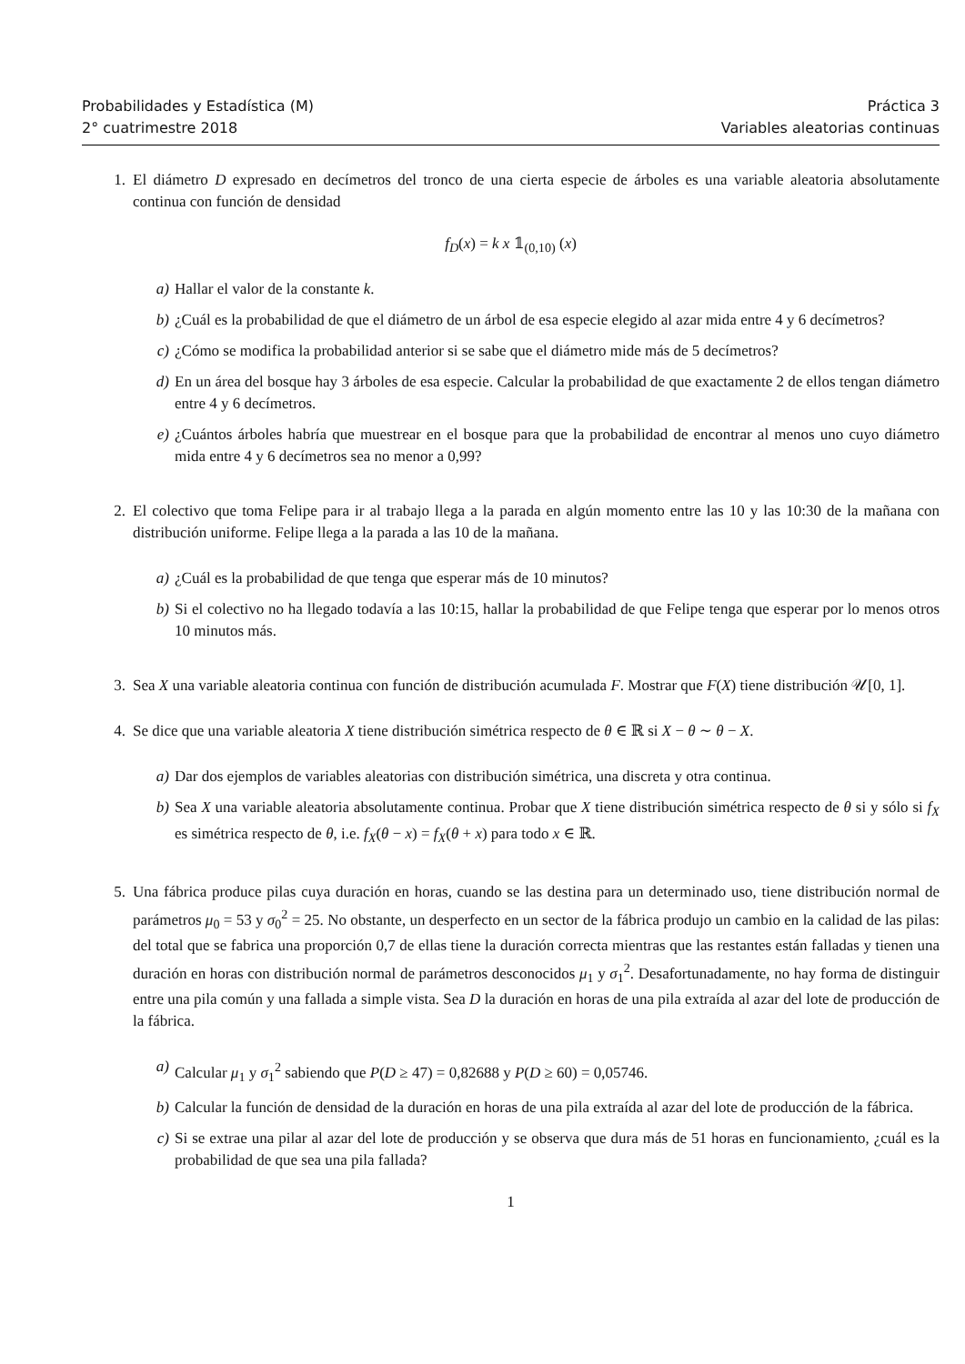Probabilidades y Estadística (M)
2° cuatrimestre 2018
Práctica 3
Variables aleatorias continuas
1. El diámetro D expresado en decímetros del tronco de una cierta especie de árboles es una variable aleatoria absolutamente continua con función de densidad
f<sub>D</sub>(x) = k x 𝟙<sub>(0,10)</sub> (x)
a) Hallar el valor de la constante k.
b) ¿Cuál es la probabilidad de que el diámetro de un árbol de esa especie elegido al azar mida entre 4 y 6 decímetros?
c) ¿Cómo se modifica la probabilidad anterior si se sabe que el diámetro mide más de 5 decímetros?
d) En un área del bosque hay 3 árboles de esa especie. Calcular la probabilidad de que exactamente 2 de ellos tengan diámetro entre 4 y 6 decímetros.
e) ¿Cuántos árboles habría que muestrear en el bosque para que la probabilidad de encontrar al menos uno cuyo diámetro mida entre 4 y 6 decímetros sea no menor a 0,99?
2. El colectivo que toma Felipe para ir al trabajo llega a la parada en algún momento entre las 10 y las 10:30 de la mañana con distribución uniforme. Felipe llega a la parada a las 10 de la mañana.
a) ¿Cuál es la probabilidad de que tenga que esperar más de 10 minutos?
b) Si el colectivo no ha llegado todavía a las 10:15, hallar la probabilidad de que Felipe tenga que esperar por lo menos otros 10 minutos más.
3. Sea X una variable aleatoria continua con función de distribución acumulada F. Mostrar que F(X) tiene distribución 𝒰[0, 1].
4. Se dice que una variable aleatoria X tiene distribución simétrica respecto de θ ∈ ℝ si X − θ ∼ θ − X.
a) Dar dos ejemplos de variables aleatorias con distribución simétrica, una discreta y otra continua.
b) Sea X una variable aleatoria absolutamente continua. Probar que X tiene distribución simétrica respecto de θ si y sólo si f<sub>X</sub> es simétrica respecto de θ, i.e. f<sub>X</sub>(θ − x) = f<sub>X</sub>(θ + x) para todo x ∈ ℝ.
5. Una fábrica produce pilas cuya duración en horas, cuando se las destina para un determinado uso, tiene distribución normal de parámetros μ<sub>0</sub> = 53 y σ<sub>0</sub><sup>2</sup> = 25. No obstante, un desperfecto en un sector de la fábrica produjo un cambio en la calidad de las pilas: del total que se fabrica una proporción 0,7 de ellas tiene la duración correcta mientras que las restantes están falladas y tienen una duración en horas con distribución normal de parámetros desconocidos μ<sub>1</sub> y σ<sub>1</sub><sup>2</sup>. Desafortunadamente, no hay forma de distinguir entre una pila común y una fallada a simple vista. Sea D la duración en horas de una pila extraída al azar del lote de producción de la fábrica.
a) Calcular μ<sub>1</sub> y σ<sub>1</sub><sup>2</sup> sabiendo que P(D ≥ 47) = 0,82688 y P(D ≥ 60) = 0,05746.
b) Calcular la función de densidad de la duración en horas de una pila extraída al azar del lote de producción de la fábrica.
c) Si se extrae una pilar al azar del lote de producción y se observa que dura más de 51 horas en funcionamiento, ¿cuál es la probabilidad de que sea una pila fallada?
1